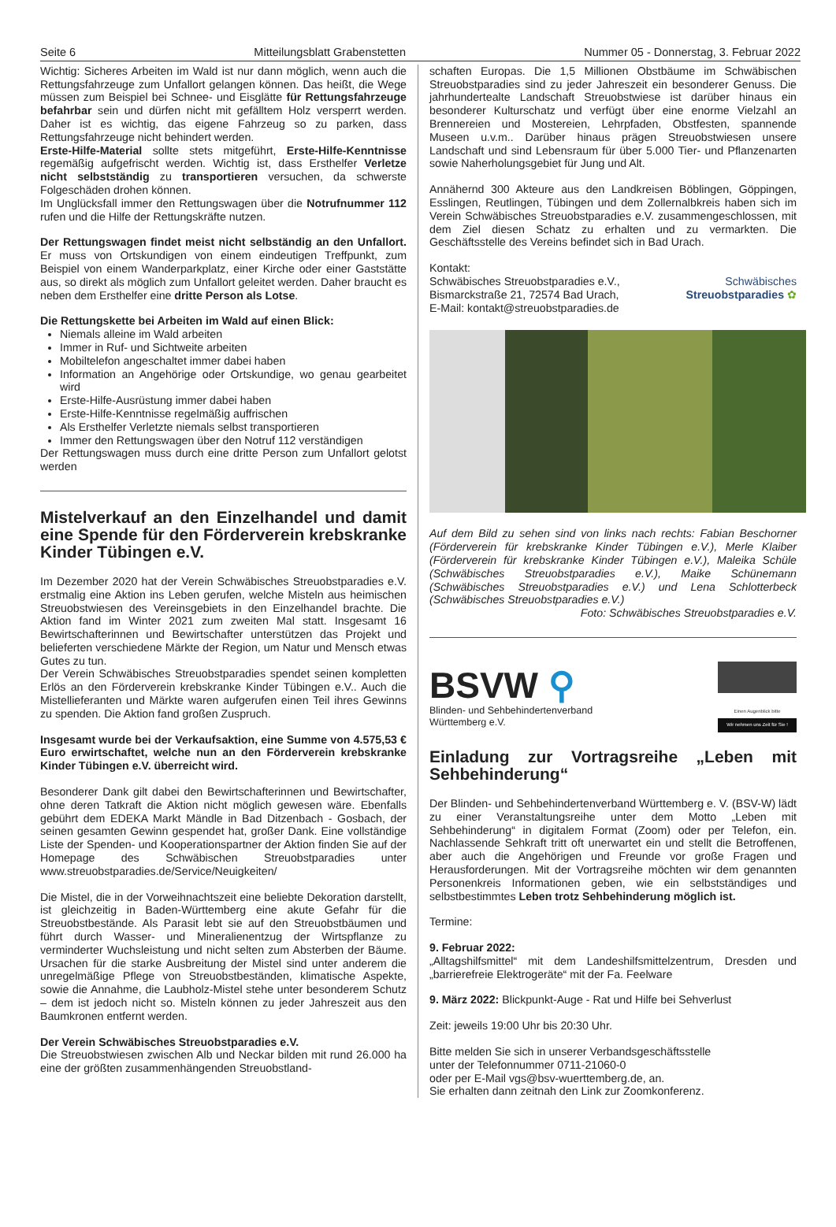Seite 6 Mitteilungsblatt Grabenstetten Nummer 05 - Donnerstag, 3. Februar 2022
Wichtig: Sicheres Arbeiten im Wald ist nur dann möglich, wenn auch die Rettungsfahrzeuge zum Unfallort gelangen können. Das heißt, die Wege müssen zum Beispiel bei Schnee- und Eisglätte für Rettungsfahrzeuge befahrbar sein und dürfen nicht mit gefälltem Holz versperrt werden. Daher ist es wichtig, das eigene Fahrzeug so zu parken, dass Rettungsfahrzeuge nicht behindert werden.
Erste-Hilfe-Material sollte stets mitgeführt, Erste-Hilfe-Kenntnisse regemäßig aufgefrischt werden. Wichtig ist, dass Ersthelfer Verletze nicht selbstständig zu transportieren versuchen, da schwerste Folgeschäden drohen können.
Im Unglücksfall immer den Rettungswagen über die Notrufnummer 112 rufen und die Hilfe der Rettungskräfte nutzen.
Der Rettungswagen findet meist nicht selbständig an den Unfallort. Er muss von Ortskundigen von einem eindeutigen Treffpunkt, zum Beispiel von einem Wanderparkplatz, einer Kirche oder einer Gaststätte aus, so direkt als möglich zum Unfallort geleitet werden. Daher braucht es neben dem Ersthelfer eine dritte Person als Lotse.
Die Rettungskette bei Arbeiten im Wald auf einen Blick:
Niemals alleine im Wald arbeiten
Immer in Ruf- und Sichtweite arbeiten
Mobiltelefon angeschaltet immer dabei haben
Information an Angehörige oder Ortskundige, wo genau gearbeitet wird
Erste-Hilfe-Ausrüstung immer dabei haben
Erste-Hilfe-Kenntnisse regelmäßig auffrischen
Als Ersthelfer Verletzte niemals selbst transportieren
Immer den Rettungswagen über den Notruf 112 verständigen
Der Rettungswagen muss durch eine dritte Person zum Unfallort gelotst werden
Mistelverkauf an den Einzelhandel und damit eine Spende für den Förderverein krebskranke Kinder Tübingen e.V.
Im Dezember 2020 hat der Verein Schwäbisches Streuobstparadies e.V. erstmalig eine Aktion ins Leben gerufen, welche Misteln aus heimischen Streuobstwiesen des Vereinsgebiets in den Einzelhandel brachte. Die Aktion fand im Winter 2021 zum zweiten Mal statt. Insgesamt 16 Bewirtschafterinnen und Bewirtschafter unterstützen das Projekt und belieferten verschiedene Märkte der Region, um Natur und Mensch etwas Gutes zu tun.
Der Verein Schwäbisches Streuobstparadies spendet seinen kompletten Erlös an den Förderverein krebskranke Kinder Tübingen e.V.. Auch die Mistellieferanten und Märkte waren aufgerufen einen Teil ihres Gewinns zu spenden. Die Aktion fand großen Zuspruch.
Insgesamt wurde bei der Verkaufsaktion, eine Summe von 4.575,53 € Euro erwirtschaftet, welche nun an den Förderverein krebskranke Kinder Tübingen e.V. überreicht wird.
Besonderer Dank gilt dabei den Bewirtschafterinnen und Bewirtschafter, ohne deren Tatkraft die Aktion nicht möglich gewesen wäre. Ebenfalls gebührt dem EDEKA Markt Mändle in Bad Ditzenbach - Gosbach, der seinen gesamten Gewinn gespendet hat, großer Dank. Eine vollständige Liste der Spenden- und Kooperationspartner der Aktion finden Sie auf der Homepage des Schwäbischen Streuobstparadies unter www.streuobstparadies.de/Service/Neuigkeiten/
Die Mistel, die in der Vorweihnachtszeit eine beliebte Dekoration darstellt, ist gleichzeitig in Baden-Württemberg eine akute Gefahr für die Streuobstbestände. Als Parasit lebt sie auf den Streuobstbäumen und führt durch Wasser- und Mineralienentzug der Wirtspflanze zu verminderter Wuchsleistung und nicht selten zum Absterben der Bäume. Ursachen für die starke Ausbreitung der Mistel sind unter anderem die unregelmäßige Pflege von Streuobstbeständen, klimatische Aspekte, sowie die Annahme, die Laubholz-Mistel stehe unter besonderem Schutz – dem ist jedoch nicht so. Misteln können zu jeder Jahreszeit aus den Baumkronen entfernt werden.
Der Verein Schwäbisches Streuobstparadies e.V.
Die Streuobstwiesen zwischen Alb und Neckar bilden mit rund 26.000 ha eine der größten zusammenhängenden Streuobstland-
schaften Europas. Die 1,5 Millionen Obstbäume im Schwäbischen Streuobstparadies sind zu jeder Jahreszeit ein besonderer Genuss. Die jahrhundertealte Landschaft Streuobstwiese ist darüber hinaus ein besonderer Kulturschatz und verfügt über eine enorme Vielzahl an Brennereien und Mostereien, Lehrpfaden, Obstfesten, spannende Museen u.v.m.. Darüber hinaus prägen Streuobstwiesen unsere Landschaft und sind Lebensraum für über 5.000 Tier- und Pflanzenarten sowie Naherholungsgebiet für Jung und Alt.
Annähernd 300 Akteure aus den Landkreisen Böblingen, Göppingen, Esslingen, Reutlingen, Tübingen und dem Zollernalbkreis haben sich im Verein Schwäbisches Streuobstparadies e.V. zusammengeschlossen, mit dem Ziel diesen Schatz zu erhalten und zu vermarkten. Die Geschäftsstelle des Vereins befindet sich in Bad Urach.
Kontakt:
Schwäbisches Streuobstparadies e.V.,
Bismarckstraße 21, 72574 Bad Urach,
E-Mail: kontakt@streuobstparadies.de
Schwäbisches
Streuobstparadies ✿
Auf dem Bild zu sehen sind von links nach rechts: Fabian Beschorner (Förderverein für krebskranke Kinder Tübingen e.V.), Merle Klaiber (Förderverein für krebskranke Kinder Tübingen e.V.), Maleika Schüle (Schwäbisches Streuobstparadies e.V.), Maike Schünemann (Schwäbisches Streuobstparadies e.V.) und Lena Schlotterbeck (Schwäbisches Streuobstparadies e.V.)
Foto: Schwäbisches Streuobstparadies e.V.
BSVW ⚲
Blinden- und Sehbehindertenverband
Württemberg e.V.
Einen Augenblick bitte
Wir nehmen uns Zeit für Sie !
Einladung zur Vortragsreihe „Leben mit Sehbehinderung“
Der Blinden- und Sehbehindertenverband Württemberg e. V. (BSV-W) lädt zu einer Veranstaltungsreihe unter dem Motto „Leben mit Sehbehinderung“ in digitalem Format (Zoom) oder per Telefon, ein. Nachlassende Sehkraft tritt oft unerwartet ein und stellt die Betroffenen, aber auch die Angehörigen und Freunde vor große Fragen und Herausforderungen. Mit der Vortragsreihe möchten wir dem genannten Personenkreis Informationen geben, wie ein selbstständiges und selbstbestimmtes Leben trotz Sehbehinderung möglich ist.
Termine:
9. Februar 2022:
„Alltagshilfsmittel“ mit dem Landeshilfsmittelzentrum, Dresden und „barrierefreie Elektrogeräte“ mit der Fa. Feelware
9. März 2022: Blickpunkt-Auge - Rat und Hilfe bei Sehverlust
Zeit: jeweils 19:00 Uhr bis 20:30 Uhr.
Bitte melden Sie sich in unserer Verbandsgeschäftsstelle
unter der Telefonnummer 0711-21060-0
oder per E-Mail vgs@bsv-wuerttemberg.de, an.
Sie erhalten dann zeitnah den Link zur Zoomkonferenz.